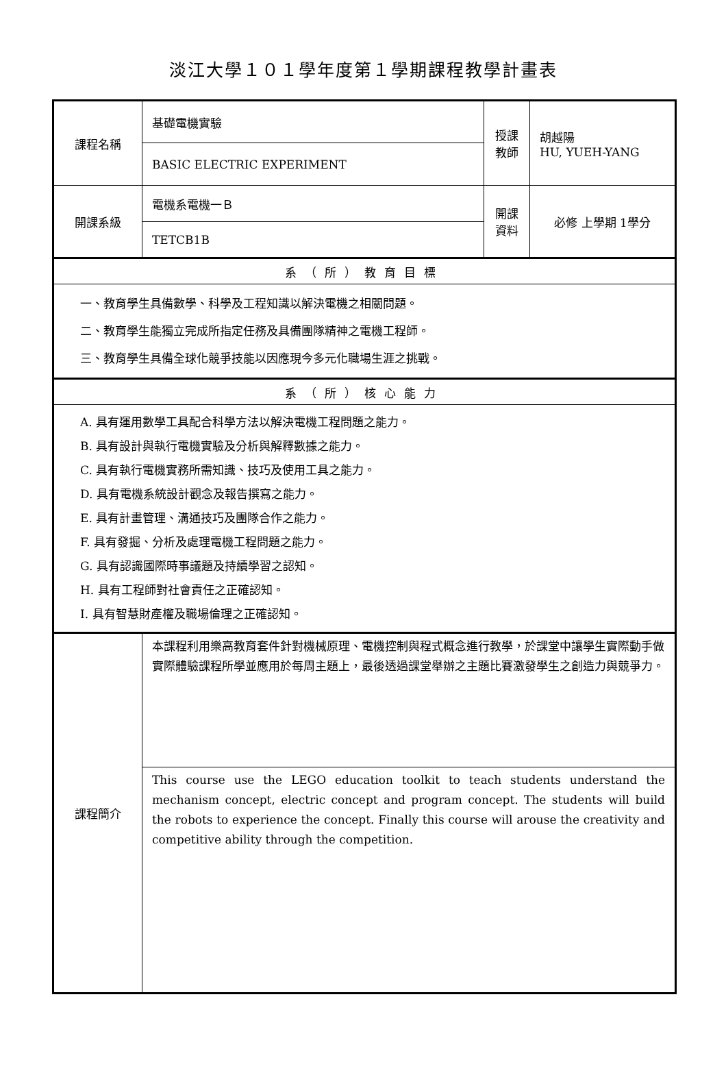淡江大學１０１學年度第１學期課程教學計畫表
| 課程名稱 | 基礎電機實驗 | 授課 教師 | 胡越陽 HU, YUEH-YANG |
| | BASIC ELECTRIC EXPERIMENT | | |
| 開課系級 | 電機系電機一Ｂ | 開課 資料 | 必修 上學期 1學分 |
| | TETCB1B | | |
| 系（所）教育目標 | | | |
| 一、教育學生具備數學、科學及工程知識以解決電機之相關問題。 二、教育學生能獨立完成所指定任務及具備團隊精神之電機工程師。 三、教育學生具備全球化競爭技能以因應現今多元化職場生涯之挑戰。 | | | |
| 系（所）核心能力 | | | |
| A. 具有運用數學工具配合科學方法以解決電機工程問題之能力。 B. 具有設計與執行電機實驗及分析與解釋數據之能力。 C. 具有執行電機實務所需知識、技巧及使用工具之能力。 D. 具有電機系統設計觀念及報告撰寫之能力。 E. 具有計畫管理、溝通技巧及團隊合作之能力。 F. 具有發掘、分析及處理電機工程問題之能力。 G. 具有認識國際時事議題及持續學習之認知。 H. 具有工程師對社會責任之正確認知。 I. 具有智慧財產權及職場倫理之正確認知。 | | | |
| 課程簡介 | 本課程利用樂高教育套件針對機械原理、電機控制與程式概念進行教學，於課堂中讓學生實際動手做實際體驗課程所學並應用於每周主題上，最後透過課堂舉辦之主題比賽激發學生之創造力與競爭力。 | | |
| | This course use the LEGO education toolkit to teach students understand the mechanism concept, electric concept and program concept. The students will build the robots to experience the concept. Finally this course will arouse the creativity and competitive ability through the competition. | | |